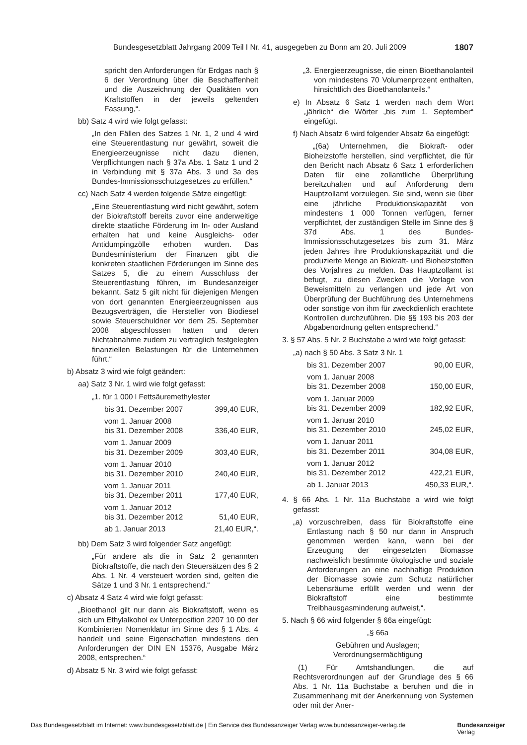Bundesgesetzblatt Jahrgang 2009 Teil I Nr. 41, ausgegeben zu Bonn am 20. Juli 2009 1807
spricht den Anforderungen für Erdgas nach § 6 der Verordnung über die Beschaffenheit und die Auszeichnung der Qualitäten von Kraftstoffen in der jeweils geltenden Fassung,“.
bb) Satz 4 wird wie folgt gefasst:
„In den Fällen des Satzes 1 Nr. 1, 2 und 4 wird eine Steuerentlastung nur gewährt, soweit die Energieerzeugnisse nicht dazu dienen, Verpflichtungen nach § 37a Abs. 1 Satz 1 und 2 in Verbindung mit § 37a Abs. 3 und 3a des Bundes-Immissionsschutzgesetzes zu erfüllen.“
cc) Nach Satz 4 werden folgende Sätze eingefügt:
„Eine Steuerentlastung wird nicht gewährt, sofern der Biokraftstoff bereits zuvor eine anderweitige direkte staatliche Förderung im In- oder Ausland erhalten hat und keine Ausgleichs- oder Antidumpingzölle erhoben wurden. Das Bundesministerium der Finanzen gibt die konkreten staatlichen Förderungen im Sinne des Satzes 5, die zu einem Ausschluss der Steuerentlastung führen, im Bundesanzeiger bekannt. Satz 5 gilt nicht für diejenigen Mengen von dort genannten Energieerzeugnissen aus Bezugsverträgen, die Hersteller von Biodiesel sowie Steuerschuldner vor dem 25. September 2008 abgeschlossen hatten und deren Nichtabnahme zudem zu vertraglich festgelegten finanziellen Belastungen für die Unternehmen führt.“
b) Absatz 3 wird wie folgt geändert:
aa) Satz 3 Nr. 1 wird wie folgt gefasst:
„1. für 1 000 l Fettsäuremethylester
| bis 31. Dezember 2007 | 399,40 EUR, |
| vom 1. Januar 2008 bis 31. Dezember 2008 | 336,40 EUR, |
| vom 1. Januar 2009 bis 31. Dezember 2009 | 303,40 EUR, |
| vom 1. Januar 2010 bis 31. Dezember 2010 | 240,40 EUR, |
| vom 1. Januar 2011 bis 31. Dezember 2011 | 177,40 EUR, |
| vom 1. Januar 2012 bis 31. Dezember 2012 | 51,40 EUR, |
| ab 1. Januar 2013 | 21,40 EUR,“. |
bb) Dem Satz 3 wird folgender Satz angefügt:
„Für andere als die in Satz 2 genannten Biokraftstoffe, die nach den Steuersätzen des § 2 Abs. 1 Nr. 4 versteuert worden sind, gelten die Sätze 1 und 3 Nr. 1 entsprechend.“
c) Absatz 4 Satz 4 wird wie folgt gefasst:
„Bioethanol gilt nur dann als Biokraftstoff, wenn es sich um Ethylalkohol ex Unterposition 2207 10 00 der Kombinierten Nomenklatur im Sinne des § 1 Abs. 4 handelt und seine Eigenschaften mindestens den Anforderungen der DIN EN 15376, Ausgabe März 2008, entsprechen.“
d) Absatz 5 Nr. 3 wird wie folgt gefasst:
„3. Energieerzeugnisse, die einen Bioethanolanteil von mindestens 70 Volumenprozent enthalten, hinsichtlich des Bioethanolanteils.“
e) In Absatz 6 Satz 1 werden nach dem Wort „jährlich“ die Wörter „bis zum 1. September“ eingefügt.
f) Nach Absatz 6 wird folgender Absatz 6a eingefügt:
„(6a) Unternehmen, die Biokraft- oder Bioheizstoffe herstellen, sind verpflichtet, die für den Bericht nach Absatz 6 Satz 1 erforderlichen Daten für eine zollamtliche Überprüfung bereitzuhalten und auf Anforderung dem Hauptzollamt vorzulegen. Sie sind, wenn sie über eine jährliche Produktionskapazität von mindestens 1 000 Tonnen verfügen, ferner verpflichtet, der zuständigen Stelle im Sinne des § 37d Abs. 1 des Bundes-Immissionsschutzgesetzes bis zum 31. März jeden Jahres ihre Produktionskapazität und die produzierte Menge an Biokraft- und Bioheizstoffen des Vorjahres zu melden. Das Hauptzollamt ist befugt, zu diesen Zwecken die Vorlage von Beweismitteln zu verlangen und jede Art von Überprüfung der Buchführung des Unternehmens oder sonstige von ihm für zweckdienlich erachtete Kontrollen durchzuführen. Die §§ 193 bis 203 der Abgabenordnung gelten entsprechend.“
3. § 57 Abs. 5 Nr. 2 Buchstabe a wird wie folgt gefasst:
„a) nach § 50 Abs. 3 Satz 3 Nr. 1
| bis 31. Dezember 2007 | 90,00 EUR, |
| vom 1. Januar 2008 bis 31. Dezember 2008 | 150,00 EUR, |
| vom 1. Januar 2009 bis 31. Dezember 2009 | 182,92 EUR, |
| vom 1. Januar 2010 bis 31. Dezember 2010 | 245,02 EUR, |
| vom 1. Januar 2011 bis 31. Dezember 2011 | 304,08 EUR, |
| vom 1. Januar 2012 bis 31. Dezember 2012 | 422,21 EUR, |
| ab 1. Januar 2013 | 450,33 EUR,“. |
4. § 66 Abs. 1 Nr. 11a Buchstabe a wird wie folgt gefasst:
„a) vorzuschreiben, dass für Biokraftstoffe eine Entlastung nach § 50 nur dann in Anspruch genommen werden kann, wenn bei der Erzeugung der eingesetzten Biomasse nachweislich bestimmte ökologische und soziale Anforderungen an eine nachhaltige Produktion der Biomasse sowie zum Schutz natürlicher Lebensräume erfüllt werden und wenn der Biokraftstoff eine bestimmte Treibhausgasminderung aufweist,“.
5. Nach § 66 wird folgender § 66a eingefügt:
„§ 66a
Gebühren und Auslagen;
Verordnungsermächtigung
(1) Für Amtshandlungen, die auf Rechtsverordnungen auf der Grundlage des § 66 Abs. 1 Nr. 11a Buchstabe a beruhen und die in Zusammenhang mit der Anerkennung von Systemen oder mit der Aner-
Das Bundesgesetzblatt im Internet: www.bundesgesetzblatt.de | Ein Service des Bundesanzeiger Verlag www.bundesanzeiger-verlag.de Bundesanzeiger
Verlag